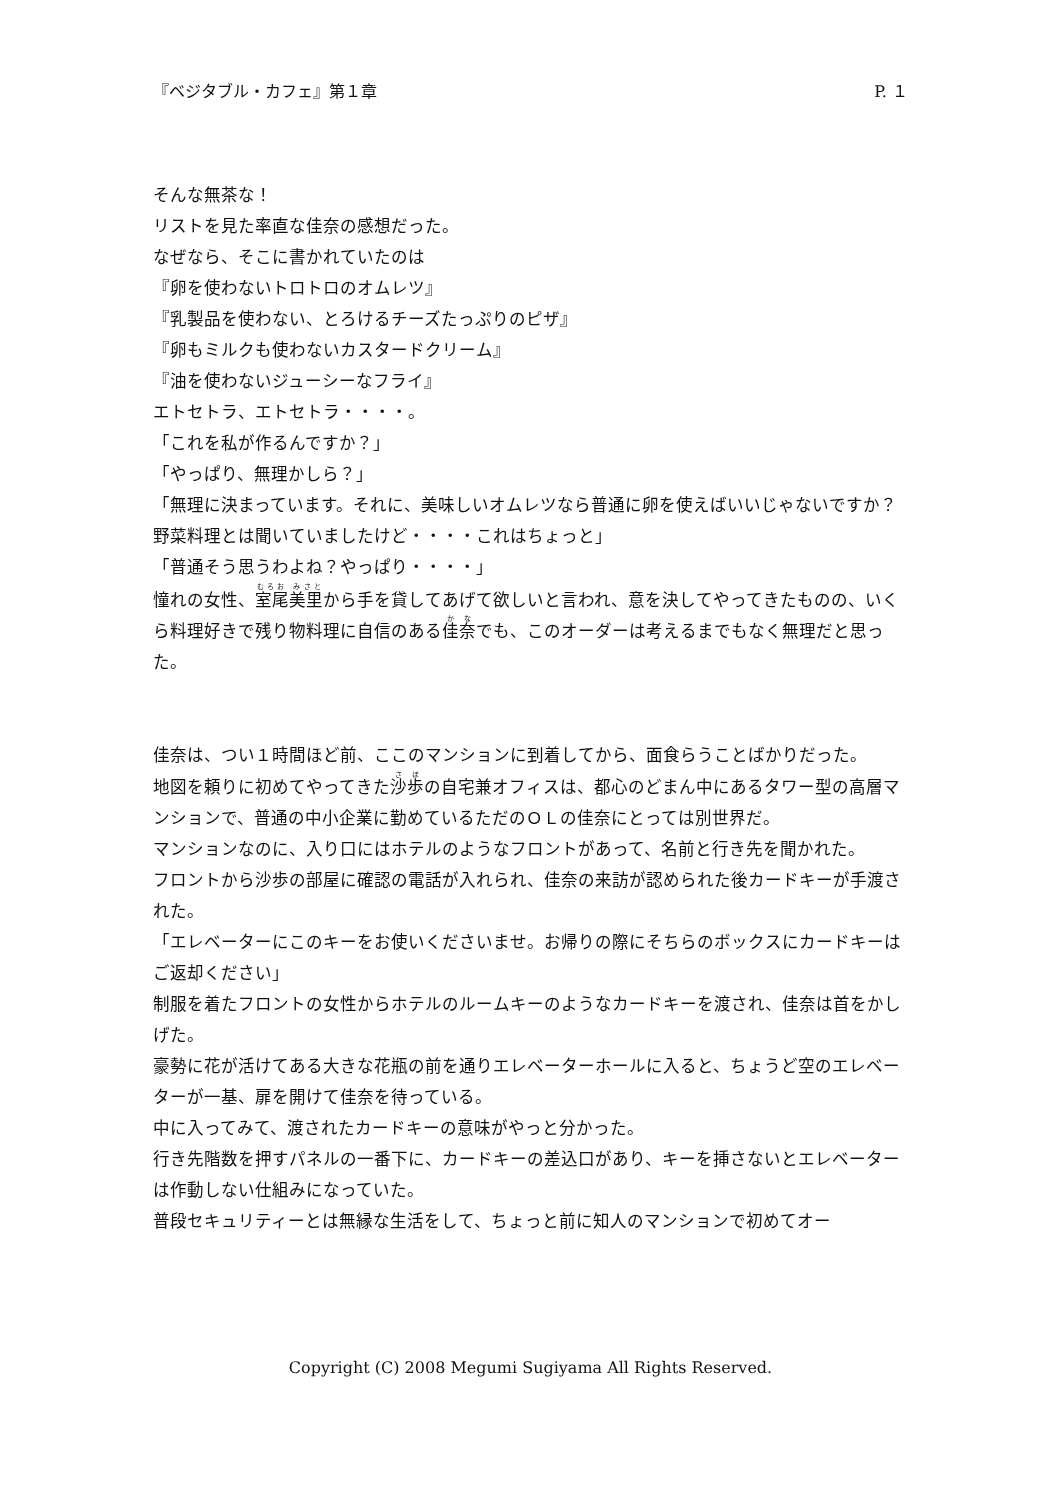『ベジタブル・カフェ』第１章 P. １
そんな無茶な！
リストを見た率直な佳奈の感想だった。
なぜなら、そこに書かれていたのは
『卵を使わないトロトロのオムレツ』
『乳製品を使わない、とろけるチーズたっぷりのピザ』
『卵もミルクも使わないカスタードクリーム』
『油を使わないジューシーなフライ』
エトセトラ、エトセトラ・・・・。
「これを私が作るんですか？」
「やっぱり、無理かしら？」
「無理に決まっています。それに、美味しいオムレツなら普通に卵を使えばいいじゃないですか？野菜料理とは聞いていましたけど・・・・これはちょっと」
「普通そう思うわよね？やっぱり・・・・」
憧れの女性、室尾美里から手を貸してあげて欲しいと言われ、意を決してやってきたものの、いくら料理好きで残り物料理に自信のある佳奈でも、このオーダーは考えるまでもなく無理だと思った。
佳奈は、つい１時間ほど前、ここのマンションに到着してから、面食らうことばかりだった。
地図を頼りに初めてやってきた沙歩の自宅兼オフィスは、都心のどまん中にあるタワー型の高層マンションで、普通の中小企業に勤めているただのＯＬの佳奈にとっては別世界だ。
マンションなのに、入り口にはホテルのようなフロントがあって、名前と行き先を聞かれた。
フロントから沙歩の部屋に確認の電話が入れられ、佳奈の来訪が認められた後カードキーが手渡された。
「エレベーターにこのキーをお使いくださいませ。お帰りの際にそちらのボックスにカードキーはご返却ください」
制服を着たフロントの女性からホテルのルームキーのようなカードキーを渡され、佳奈は首をかしげた。
豪勢に花が活けてある大きな花瓶の前を通りエレベーターホールに入ると、ちょうど空のエレベーターが一基、扉を開けて佳奈を待っている。
中に入ってみて、渡されたカードキーの意味がやっと分かった。
行き先階数を押すパネルの一番下に、カードキーの差込口があり、キーを挿さないとエレベーターは作動しない仕組みになっていた。
普段セキュリティーとは無縁な生活をして、ちょっと前に知人のマンションで初めてオー
Copyright (C) 2008 Megumi Sugiyama All Rights Reserved.